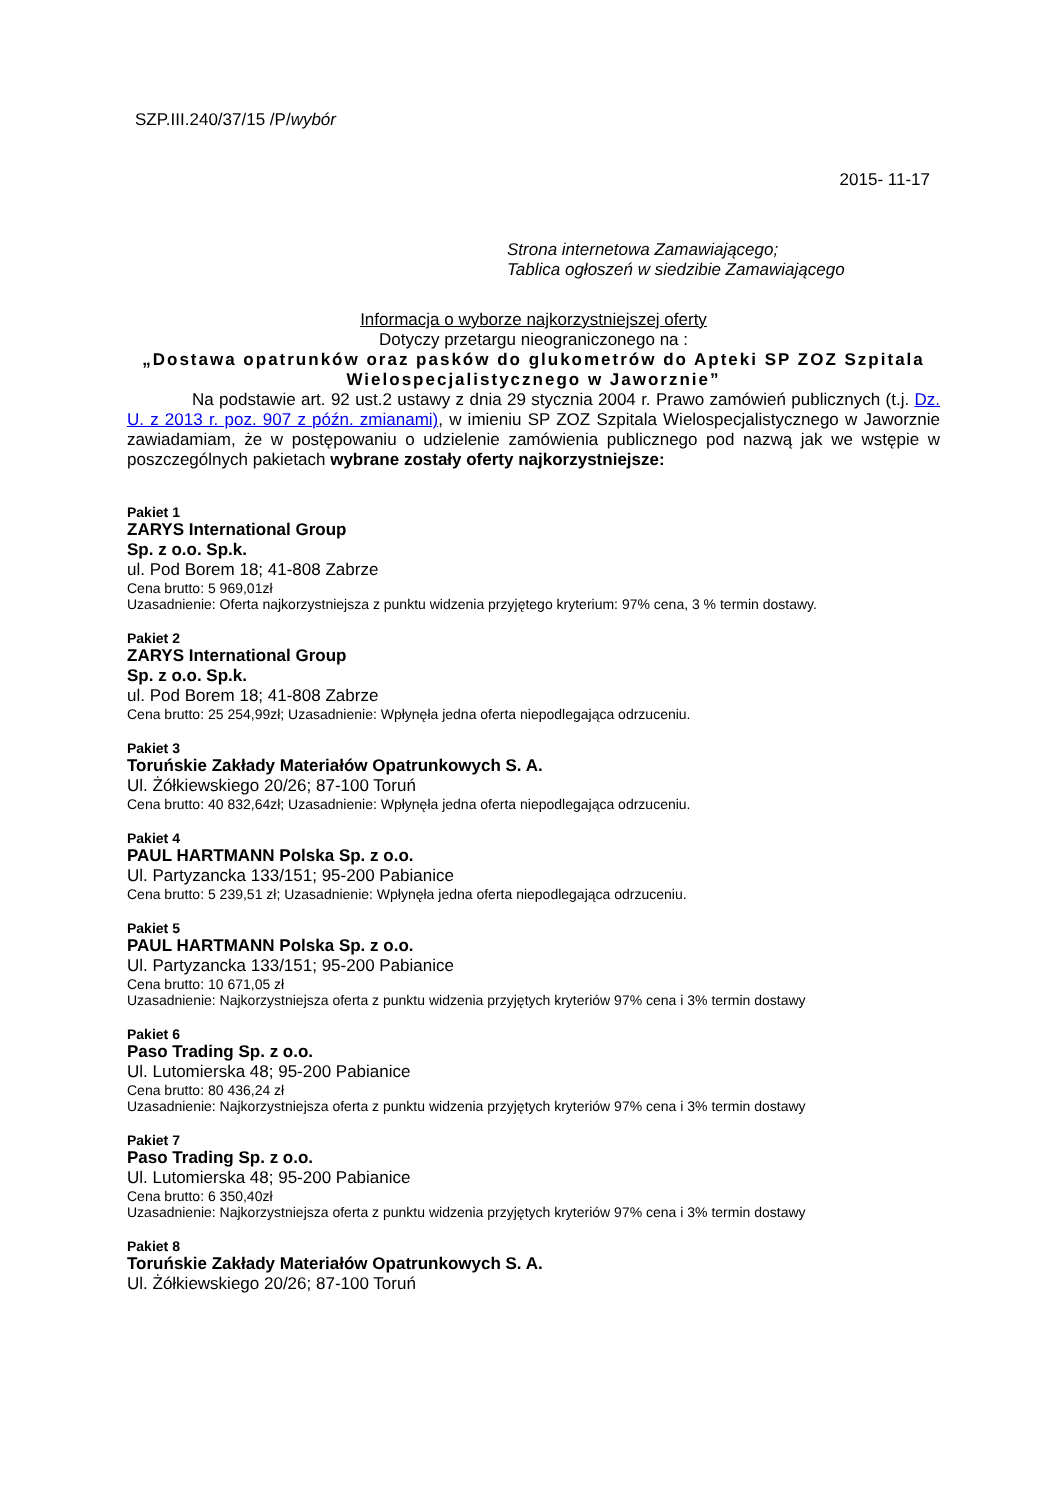SZP.III.240/37/15 /P/wybór
2015- 11-17
Strona internetowa Zamawiającego;
Tablica ogłoszeń w siedzibie Zamawiającego
Informacja o wyborze najkorzystniejszej oferty
Dotyczy przetargu nieograniczonego na :
„Dostawa opatrunków oraz pasków do glukometrów do Apteki SP ZOZ Szpitala Wielospecjalistycznego w Jaworznie”
Na podstawie art. 92 ust.2 ustawy z dnia 29 stycznia 2004 r. Prawo zamówień publicznych (t.j. Dz. U. z 2013 r. poz. 907 z późn. zmianami), w imieniu SP ZOZ Szpitala Wielospecjalistycznego w Jaworznie zawiadamiam, że w postępowaniu o udzielenie zamówienia publicznego pod nazwą jak we wstępie w poszczególnych pakietach wybrane zostały oferty najkorzystniejsze:
Pakiet 1
ZARYS International Group
Sp. z o.o. Sp.k.
ul. Pod Borem 18; 41-808 Zabrze
Cena brutto: 5 969,01zł
Uzasadnienie: Oferta najkorzystniejsza z punktu widzenia przyjętego kryterium: 97% cena, 3 % termin dostawy.
Pakiet 2
ZARYS International Group
Sp. z o.o. Sp.k.
ul. Pod Borem 18; 41-808 Zabrze
Cena brutto: 25 254,99zł; Uzasadnienie: Wpłynęła jedna oferta niepodlegająca odrzuceniu.
Pakiet 3
Toruńskie Zakłady Materiałów Opatrunkowych S. A.
Ul. Żółkiewskiego 20/26; 87-100 Toruń
Cena brutto: 40 832,64zł; Uzasadnienie: Wpłynęła jedna oferta niepodlegająca odrzuceniu.
Pakiet 4
PAUL HARTMANN Polska Sp. z o.o.
Ul. Partyzancka 133/151; 95-200 Pabianice
Cena brutto: 5 239,51 zł; Uzasadnienie: Wpłynęła jedna oferta niepodlegająca odrzuceniu.
Pakiet 5
PAUL HARTMANN Polska Sp. z o.o.
Ul. Partyzancka 133/151; 95-200 Pabianice
Cena brutto: 10 671,05 zł
Uzasadnienie: Najkorzystniejsza oferta z punktu widzenia przyjętych kryteriów 97% cena i 3% termin dostawy
Pakiet 6
Paso Trading Sp. z o.o.
Ul. Lutomierska 48; 95-200 Pabianice
Cena brutto: 80 436,24 zł
Uzasadnienie: Najkorzystniejsza oferta z punktu widzenia przyjętych kryteriów 97% cena i 3% termin dostawy
Pakiet 7
Paso Trading Sp. z o.o.
Ul. Lutomierska 48; 95-200 Pabianice
Cena brutto: 6 350,40zł
Uzasadnienie: Najkorzystniejsza oferta z punktu widzenia przyjętych kryteriów 97% cena i 3% termin dostawy
Pakiet 8
Toruńskie Zakłady Materiałów Opatrunkowych S. A.
Ul. Żółkiewskiego 20/26; 87-100 Toruń